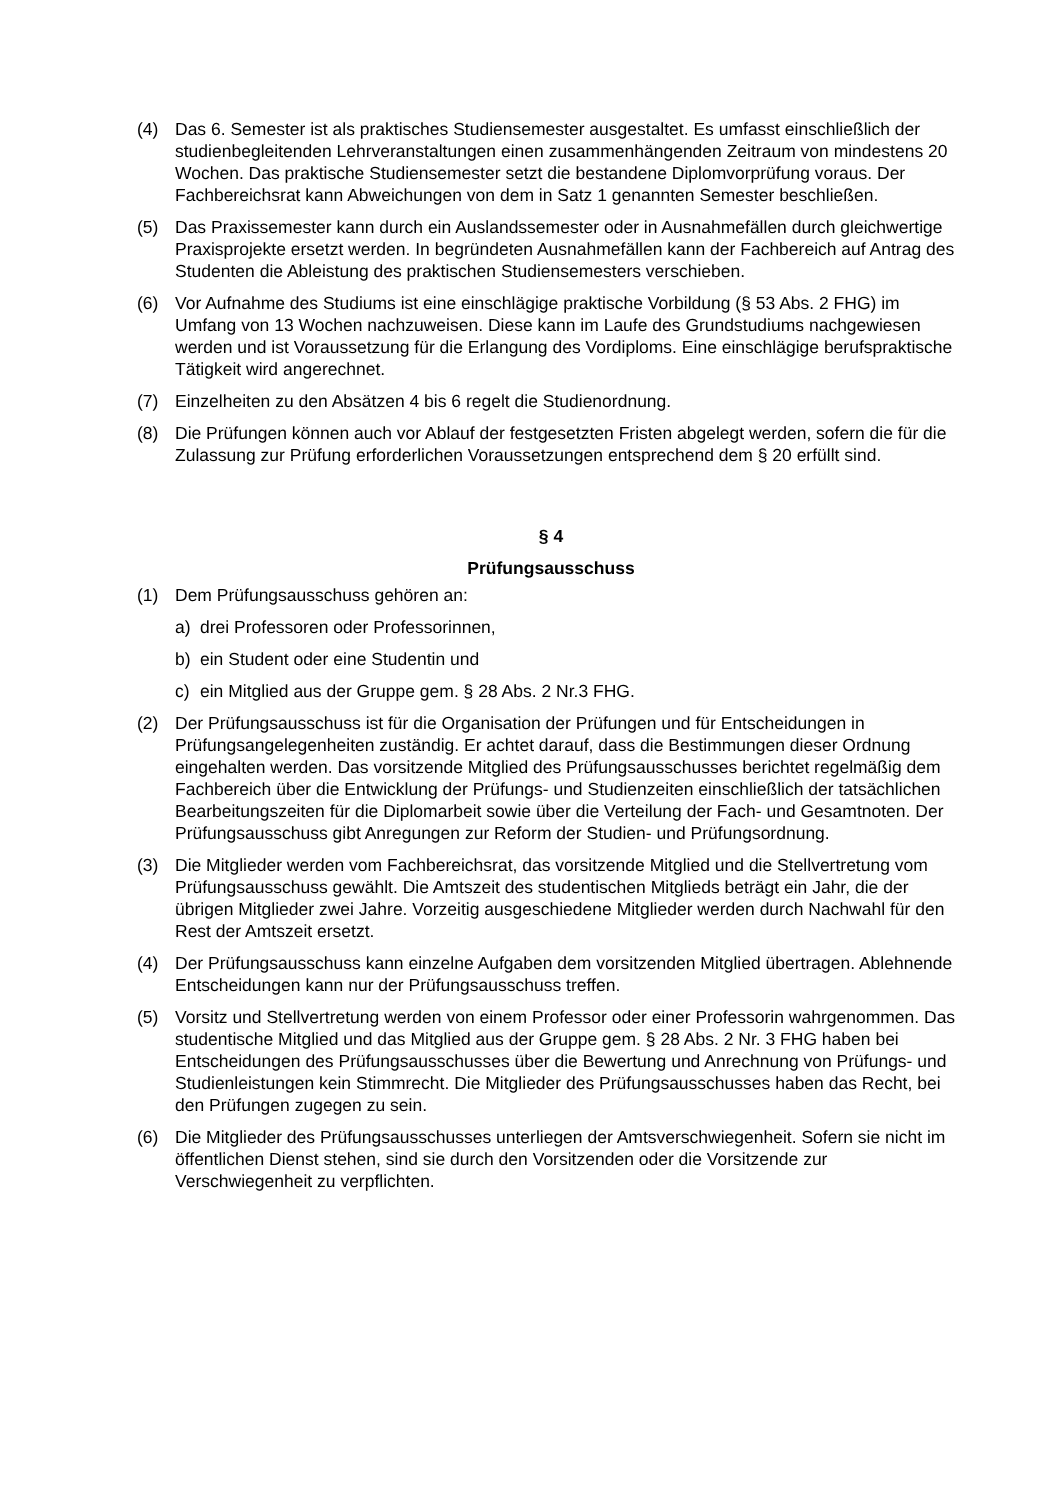(4) Das 6. Semester ist als praktisches Studiensemester ausgestaltet. Es umfasst einschließlich der studienbegleitenden Lehrveranstaltungen einen zusammenhängenden Zeitraum von mindestens 20 Wochen. Das praktische Studiensemester setzt die bestandene Diplomvorprüfung voraus. Der Fachbereichsrat kann Abweichungen von dem in Satz 1 genannten Semester beschließen.
(5) Das Praxissemester kann durch ein Auslandssemester oder in Ausnahmefällen durch gleichwertige Praxisprojekte ersetzt werden. In begründeten Ausnahmefällen kann der Fachbereich auf Antrag des Studenten die Ableistung des praktischen Studiensemesters verschieben.
(6) Vor Aufnahme des Studiums ist eine einschlägige praktische Vorbildung (§ 53 Abs. 2 FHG) im Umfang von 13 Wochen nachzuweisen. Diese kann im Laufe des Grundstudiums nachgewiesen werden und ist Voraussetzung für die Erlangung des Vordiploms. Eine einschlägige berufspraktische Tätigkeit wird angerechnet.
(7) Einzelheiten zu den Absätzen 4 bis 6 regelt die Studienordnung.
(8) Die Prüfungen können auch vor Ablauf der festgesetzten Fristen abgelegt werden, sofern die für die Zulassung zur Prüfung erforderlichen Voraussetzungen entsprechend dem § 20 erfüllt sind.
§ 4
Prüfungsausschuss
(1) Dem Prüfungsausschuss gehören an:
a) drei Professoren oder Professorinnen,
b) ein Student oder eine Studentin und
c) ein Mitglied aus der Gruppe gem. § 28 Abs. 2 Nr.3 FHG.
(2) Der Prüfungsausschuss ist für die Organisation der Prüfungen und für Entscheidungen in Prüfungsangelegenheiten zuständig. Er achtet darauf, dass die Bestimmungen dieser Ordnung eingehalten werden. Das vorsitzende Mitglied des Prüfungsausschusses berichtet regelmäßig dem Fachbereich über die Entwicklung der Prüfungs- und Studienzeiten einschließlich der tatsächlichen Bearbeitungszeiten für die Diplomarbeit sowie über die Verteilung der Fach- und Gesamtnoten. Der Prüfungsausschuss gibt Anregungen zur Reform der Studien- und Prüfungsordnung.
(3) Die Mitglieder werden vom Fachbereichsrat, das vorsitzende Mitglied und die Stellvertretung vom Prüfungsausschuss gewählt. Die Amtszeit des studentischen Mitglieds beträgt ein Jahr, die der übrigen Mitglieder zwei Jahre. Vorzeitig ausgeschiedene Mitglieder werden durch Nachwahl für den Rest der Amtszeit ersetzt.
(4) Der Prüfungsausschuss kann einzelne Aufgaben dem vorsitzenden Mitglied übertragen. Ablehnende Entscheidungen kann nur der Prüfungsausschuss treffen.
(5) Vorsitz und Stellvertretung werden von einem Professor oder einer Professorin wahrgenommen. Das studentische Mitglied und das Mitglied aus der Gruppe gem. § 28 Abs. 2 Nr. 3 FHG haben bei Entscheidungen des Prüfungsausschusses über die Bewertung und Anrechnung von Prüfungs- und Studienleistungen kein Stimmrecht. Die Mitglieder des Prüfungsausschusses haben das Recht, bei den Prüfungen zugegen zu sein.
(6) Die Mitglieder des Prüfungsausschusses unterliegen der Amtsverschwiegenheit. Sofern sie nicht im öffentlichen Dienst stehen, sind sie durch den Vorsitzenden oder die Vorsitzende zur Verschwiegenheit zu verpflichten.